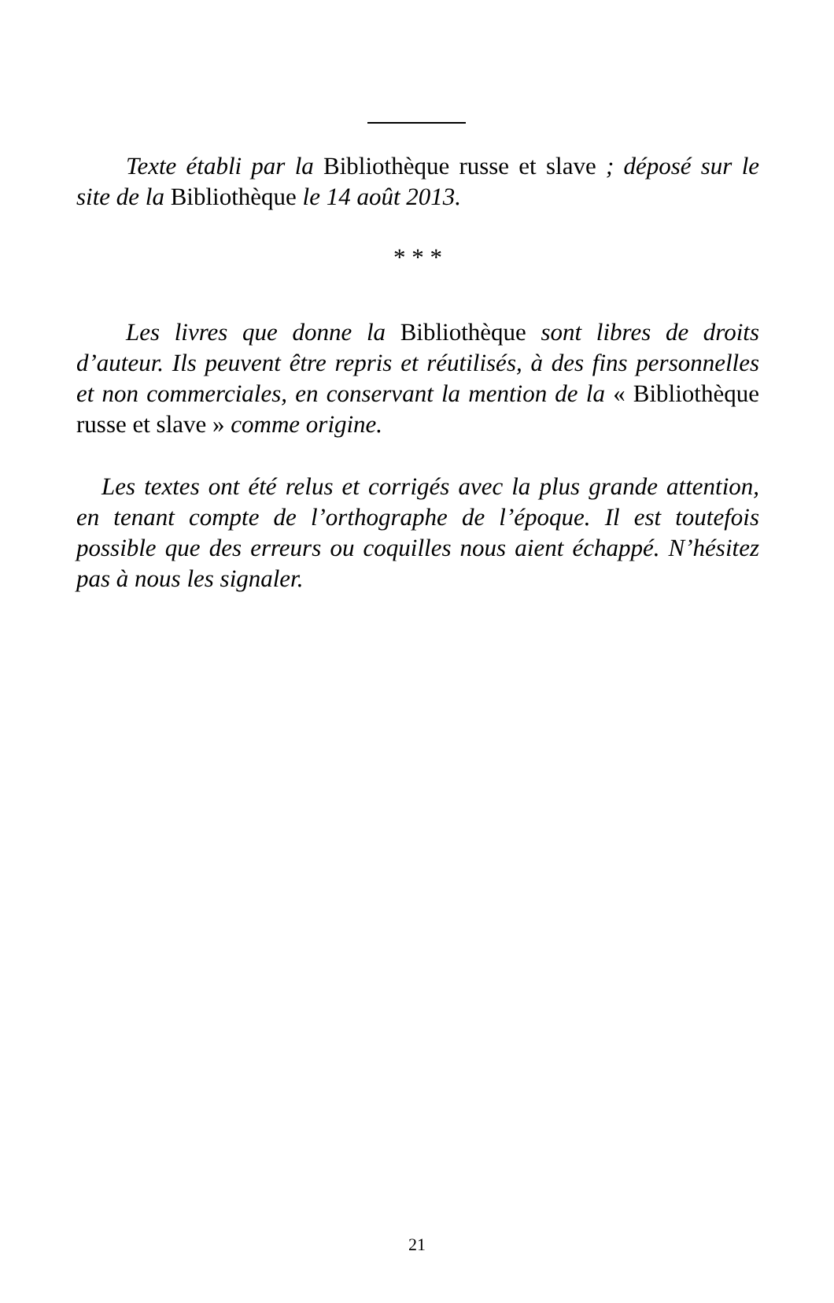Texte établi par la Bibliothèque russe et slave ; dépo­sé sur le site de la Bibliothèque le 14 août 2013.
* * *
Les livres que donne la Bibliothèque sont libres de droits d’auteur. Ils peuvent être repris et réutilisés, à des fins personnelles et non commerciales, en conservant la mention de la « Bibliothèque russe et slave » comme ori­gine.
Les textes ont été relus et corrigés avec la plus grande attention, en tenant compte de l’orthographe de l’époque. Il est toutefois possible que des erreurs ou coquilles nous aient échappé. N’hésitez pas à nous les signaler.
21